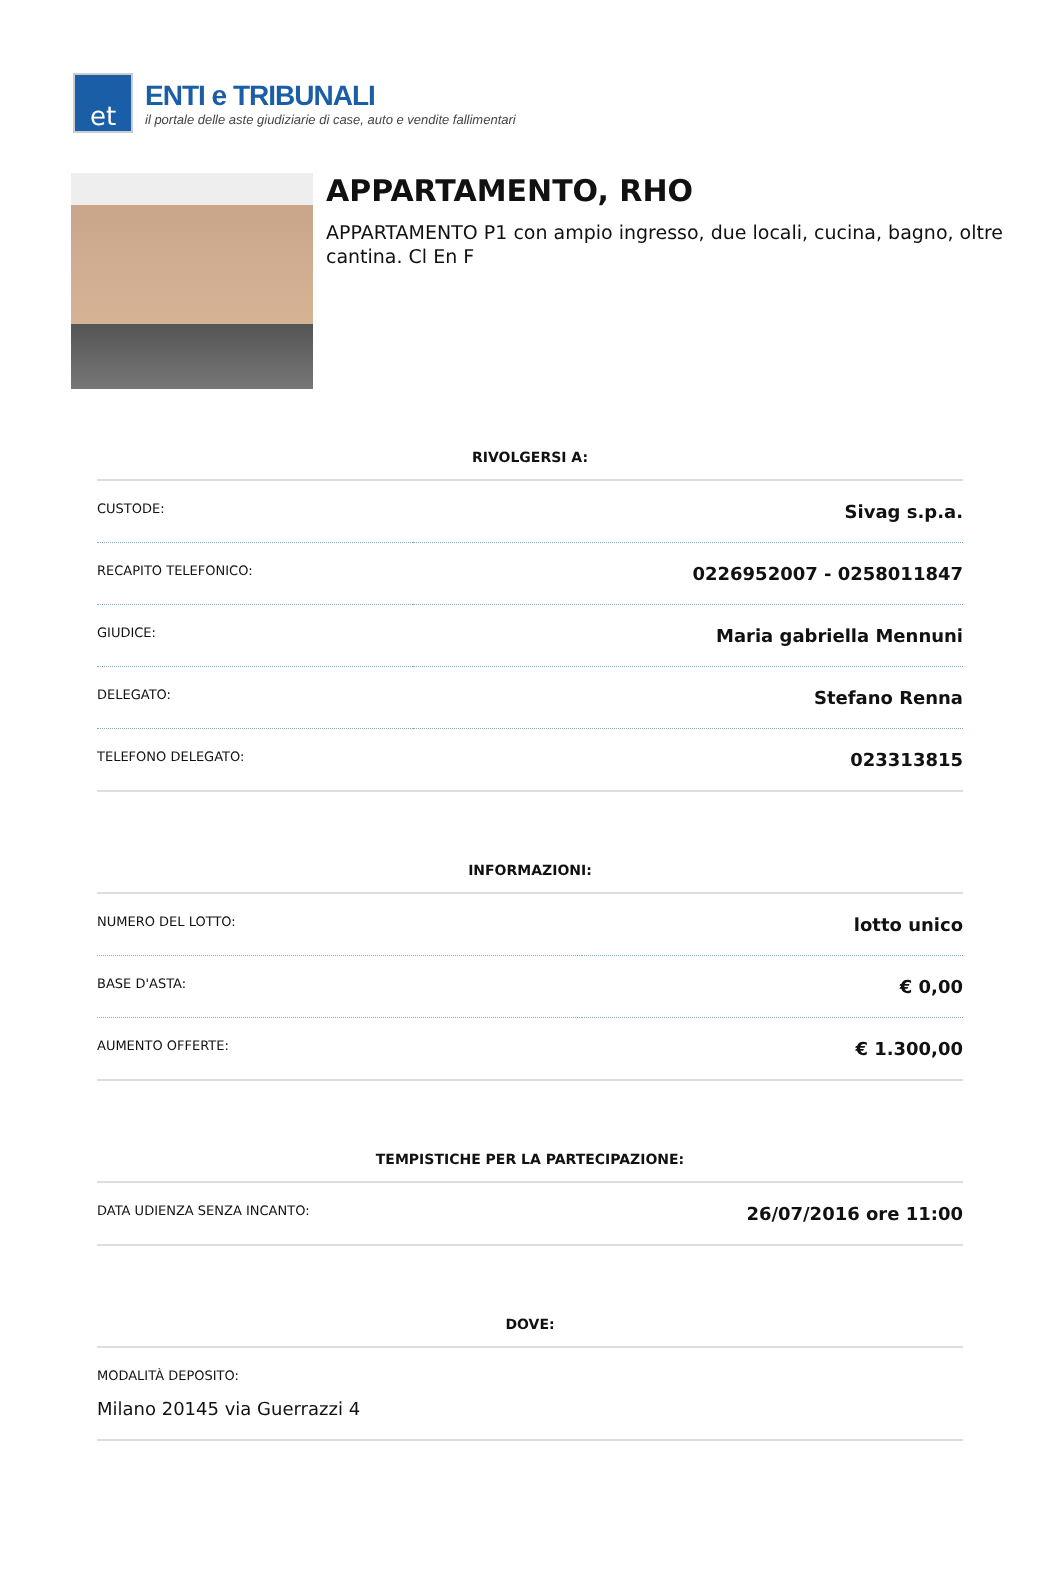et
ENTI e TRIBUNALI
il portale delle aste giudiziarie di case, auto e vendite fallimentari
APPARTAMENTO, RHO
APPARTAMENTO P1 con ampio ingresso, due locali, cucina, bagno, oltre cantina. Cl En F
RIVOLGERSI A:
| CUSTODE: | Sivag s.p.a. |
| RECAPITO TELEFONICO: | 0226952007 - 0258011847 |
| GIUDICE: | Maria gabriella Mennuni |
| DELEGATO: | Stefano Renna |
| TELEFONO DELEGATO: | 023313815 |
INFORMAZIONI:
| NUMERO DEL LOTTO: | lotto unico |
| BASE D'ASTA: | € 0,00 |
| AUMENTO OFFERTE: | € 1.300,00 |
TEMPISTICHE PER LA PARTECIPAZIONE:
| DATA UDIENZA SENZA INCANTO: | 26/07/2016 ore 11:00 |
DOVE:
| MODALITÀ DEPOSITO: Milano 20145 via Guerrazzi 4 |